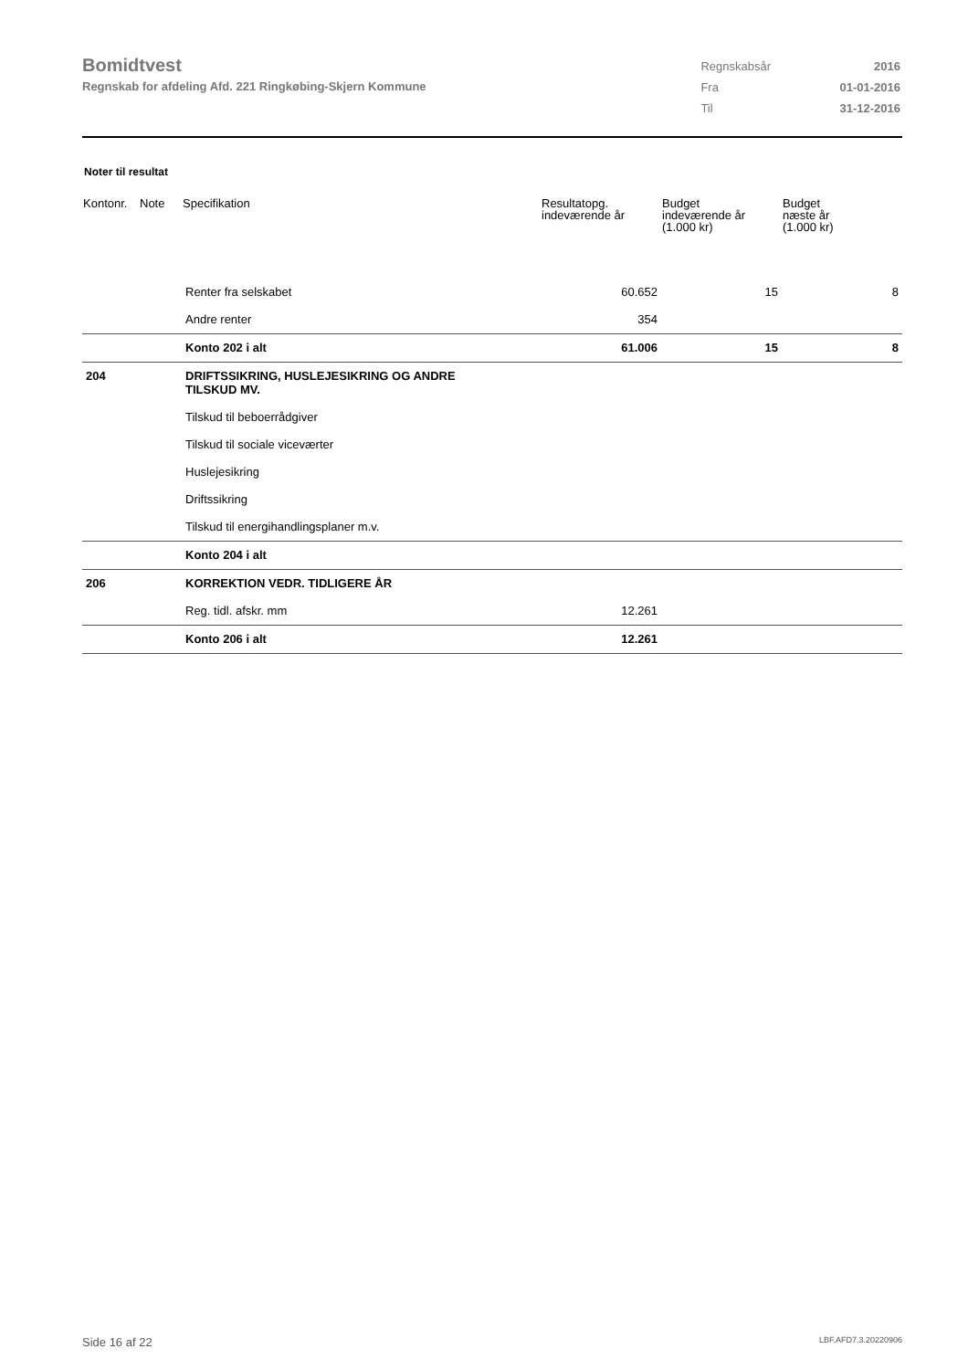Bomidtvest
Regnskab for afdeling Afd. 221 Ringkøbing-Skjern Kommune
| Regnskabsår | 2016 |
| Fra | 01-01-2016 |
| Til | 31-12-2016 |
Noter til resultat
| Kontonr. | Note | Specifikation | Resultatopg. indeværende år | Budget indeværende år (1.000 kr) | Budget næste år (1.000 kr) |
| --- | --- | --- | --- | --- | --- |
| | | Renter fra selskabet | 60.652 | 15 | 8 |
| | | Andre renter | 354 | | |
| | | Konto 202 i alt | 61.006 | 15 | 8 |
| 204 | | DRIFTSSIKRING, HUSLEJESIKRING OG ANDRE TILSKUD MV. | | | |
| | | Tilskud til beboerrådgiver | | | |
| | | Tilskud til sociale viceværter | | | |
| | | Huslejesikring | | | |
| | | Driftssikring | | | |
| | | Tilskud til energihandlingsplaner m.v. | | | |
| | | Konto 204 i alt | | | |
| 206 | | KORREKTION VEDR. TIDLIGERE ÅR | | | |
| | | Reg. tidl. afskr. mm | 12.261 | | |
| | | Konto 206 i alt | 12.261 | | |
Side 16 af 22 LBF.AFD7.3.20220906